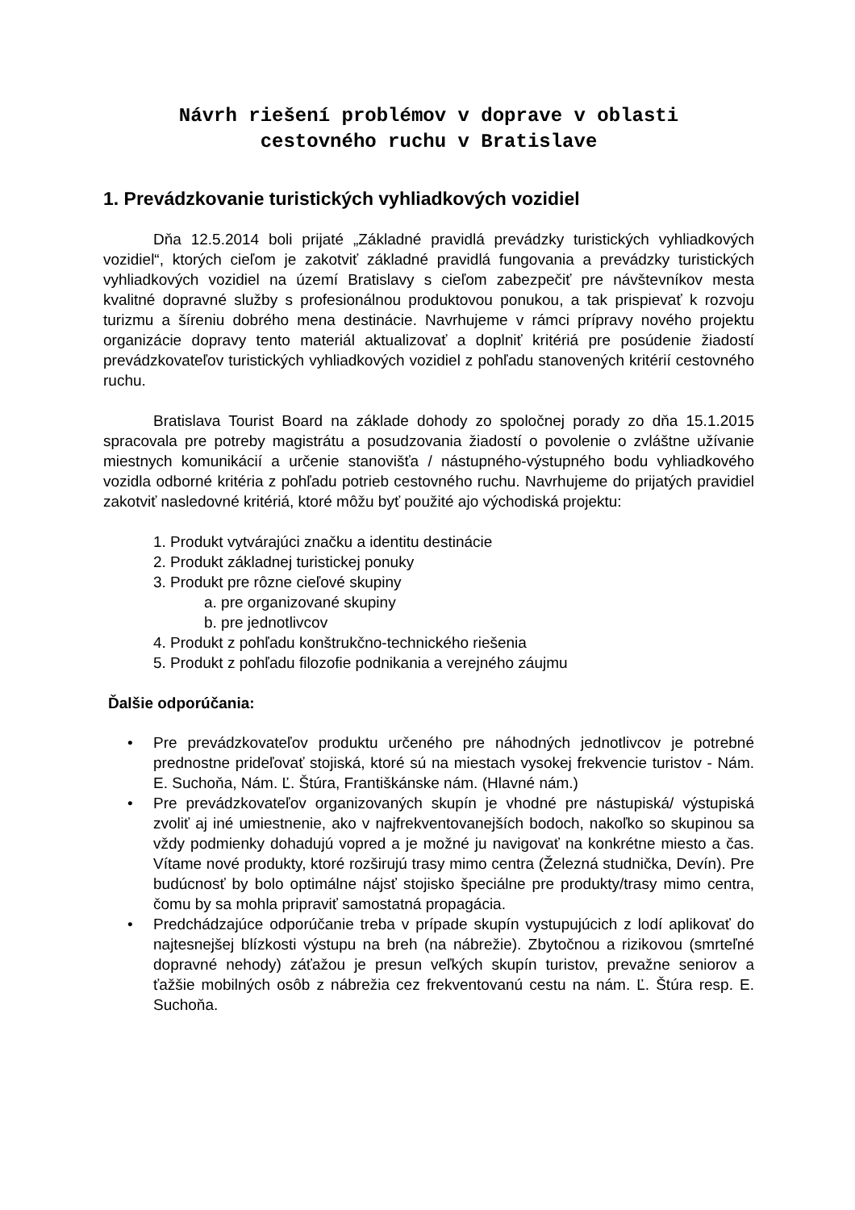Návrh riešení problémov v doprave v oblasti
cestovného ruchu v Bratislave
1. Prevádzkovanie turistických vyhliadkových vozidiel
Dňa 12.5.2014 boli prijaté „Základné pravidlá prevádzky turistických vyhliadkových vozidiel“, ktorých cieľom je zakotviť základné pravidlá fungovania a prevádzky turistických vyhliadkových vozidiel na území Bratislavy s cieľom zabezpečiť pre návštevníkov mesta kvalitné dopravné služby s profesionálnou produktovou ponukou, a tak prispievať k rozvoju turizmu a šíreniu dobrého mena destinácie. Navrhujeme v rámci prípravy nového projektu organizácie dopravy tento materiál aktualizovať a doplniť kritériá pre posúdenie žiadostí prevádzkovateľov turistických vyhliadkových vozidiel z pohľadu stanovených kritérií cestovného ruchu.
Bratislava Tourist Board na základe dohody zo spoločnej porady zo dňa 15.1.2015 spracovala pre potreby magistrátu a posudzovania žiadostí o povolenie o zvláštne užívanie miestnych komunikácií a určenie stanovišťa / nástupného-výstupného bodu vyhliadkového vozidla odborné kritéria z pohľadu potrieb cestovného ruchu. Navrhujeme do prijatých pravidiel zakotviť nasledovné kritériá, ktoré môžu byť použité ajo východiská projektu:
1. Produkt vytvárajúci značku a identitu destinácie
2. Produkt základnej turistickej ponuky
3. Produkt pre rôzne cieľové skupiny
a. pre organizované skupiny
b. pre jednotlivcov
4. Produkt z pohľadu konštrukčno-technického riešenia
5. Produkt z pohľadu filozofie podnikania a verejného záujmu
Ďalšie odporúčania:
• Pre prevádzkovateľov produktu určeného pre náhodných jednotlivcov je potrebné prednostne prideľovať stojiská, ktoré sú na miestach vysokej frekvencie turistov - Nám. E. Suchoňa, Nám. Ľ. Štúra, Františkánske nám. (Hlavné nám.)
• Pre prevádzkovateľov organizovaných skupín je vhodné pre nástupiská/ výstupiská zvoliť aj iné umiestnenie, ako v najfrekventovanejších bodoch, nakoľko so skupinou sa vždy podmienky dohadujú vopred a je možné ju navigovať na konkrétne miesto a čas. Vítame nové produkty, ktoré rozširujú trasy mimo centra (Železná studnička, Devín). Pre budúcnosť by bolo optimálne nájsť stojisko špeciálne pre produkty/trasy mimo centra, čomu by sa mohla pripraviť samostatná propagácia.
• Predchádzajúce odporúčanie treba v prípade skupín vystupujúcich z lodí aplikovať do najtesnejšej blízkosti výstupu na breh (na nábrežie). Zbytočnou a rizikovou (smrteľné dopravné nehody) záťažou je presun veľkých skupín turistov, prevažne seniorov a ťažšie mobilných osôb z nábrežia cez frekventovanú cestu na nám. Ľ. Štúra resp. E. Suchoňa.